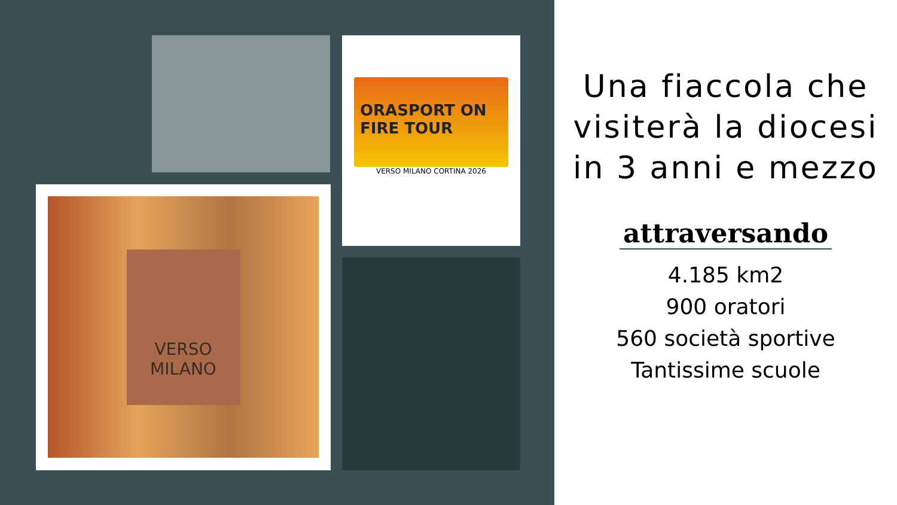ORASPORT ON FIRE TOUR
VERSO MILANO CORTINA 2026
VERSO
MILANO
Una fiaccola che visiterà la diocesi in 3 anni e mezzo
attraversando
4.185 km2
900 oratori
560 società sportive
Tantissime scuole